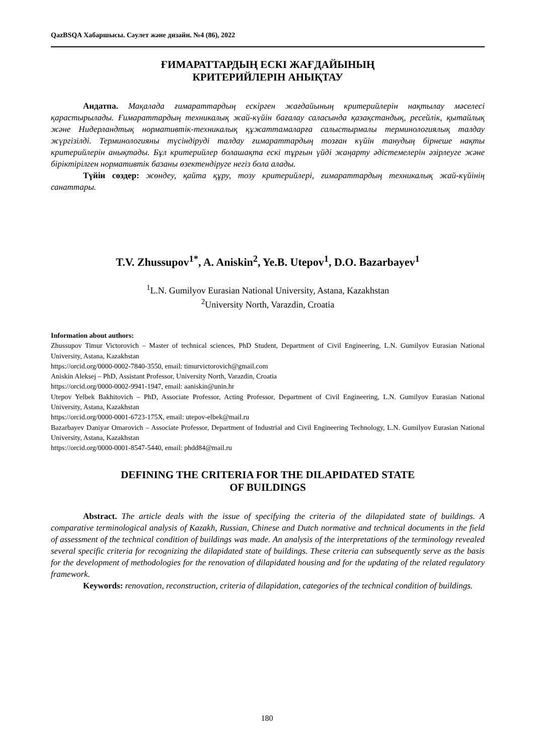QazBSQA Хабаршысы. Сәулет және дизайн. №4 (86), 2022
ҒИМАРАТТАРДЫҢ ЕСКІ ЖАҒДАЙЫНЫҢ
КРИТЕРИЙЛЕРІН АНЫҚТАУ
Андатпа. Мақалада ғимараттардың ескірген жағдайының критерийлерін нақтылау мәселесі қарастырылады. Ғимараттардың техникалық жай-күйін бағалау саласында қазақстандық, ресейлік, қытайлық және Нидерландтық нормативтік-техникалық құжаттамаларға салыстырмалы терминологиялық талдау жүргізілді. Терминологияны түсіндіруді талдау ғимараттардың тозған күйін танудың бірнеше нақты критерийлерін анықтады. Бұл критерийлер болашақта ескі тұрғын үйді жаңарту әдістемелерін әзірлеуге және біріктірілген нормативтік базаны өзектендіруге негіз бола алады.
Түйін сөздер: жөндеу, қайта құру, тозу критерийлері, ғимараттардың техникалық жай-күйінің санаттары.
T.V. Zhussupov<sup>1*</sup>, A. Aniskin<sup>2</sup>, Ye.B. Utepov<sup>1</sup>, D.O. Bazarbayev<sup>1</sup>
<sup>1</sup> L.N. Gumilyov Eurasian National University, Astana, Kazakhstan
<sup>2</sup> University North, Varazdin, Croatia
Information about authors:
Zhussupov Timur Victorovich – Master of technical sciences, PhD Student, Department of Civil Engineering, L.N. Gumilyov Eurasian National University, Astana, Kazakhstan
https://orcid.org/0000-0002-7840-3550, email: timurvictorovich@gmail.com
Aniskin Aleksej – PhD, Assistant Professor, University North, Varazdin, Croatia
https://orcid.org/0000-0002-9941-1947, email: aaniskin@unin.hr
Utepov Yelbek Bakhitovich – PhD, Associate Professor, Acting Professor, Department of Civil Engineering, L.N. Gumilyov Eurasian National University, Astana, Kazakhstan
https://orcid.org/0000-0001-6723-175X, email: utepov-elbek@mail.ru
Bazarbayev Daniyar Omarovich – Associate Professor, Department of Industrial and Civil Engineering Technology, L.N. Gumilyov Eurasian National University, Astana, Kazakhstan
https://orcid.org/0000-0001-8547-5440, email: phdd84@mail.ru
DEFINING THE CRITERIA FOR THE DILAPIDATED STATE
OF BUILDINGS
Abstract. The article deals with the issue of specifying the criteria of the dilapidated state of buildings. A comparative terminological analysis of Kazakh, Russian, Chinese and Dutch normative and technical documents in the field of assessment of the technical condition of buildings was made. An analysis of the interpretations of the terminology revealed several specific criteria for recognizing the dilapidated state of buildings. These criteria can subsequently serve as the basis for the development of methodologies for the renovation of dilapidated housing and for the updating of the related regulatory framework.
Keywords: renovation, reconstruction, criteria of dilapidation, categories of the technical condition of buildings.
180